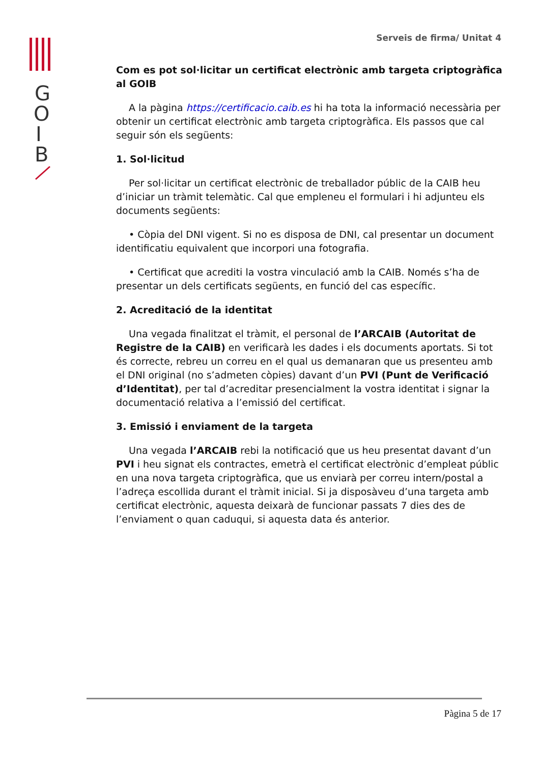G
O
I
B
Serveis de firma/ Unitat 4
Com es pot sol·licitar un certificat electrònic amb targeta criptogràfica al GOIB
A la pàgina https://certificacio.caib.es hi ha tota la informació necessària per obtenir un certificat electrònic amb targeta criptogràfica. Els passos que cal seguir són els següents:
1. Sol·licitud
Per sol·licitar un certificat electrònic de treballador públic de la CAIB heu d’iniciar un tràmit telemàtic. Cal que empleneu el formulari i hi adjunteu els documents següents:
• Còpia del DNI vigent. Si no es disposa de DNI, cal presentar un document identificatiu equivalent que incorpori una fotografia.
• Certificat que acrediti la vostra vinculació amb la CAIB. Només s’ha de presentar un dels certificats següents, en funció del cas específic.
2. Acreditació de la identitat
Una vegada finalitzat el tràmit, el personal de l’ARCAIB (Autoritat de Registre de la CAIB) en verificarà les dades i els documents aportats. Si tot és correcte, rebreu un correu en el qual us demanaran que us presenteu amb el DNI original (no s’admeten còpies) davant d’un PVI (Punt de Verificació d’Identitat), per tal d’acreditar presencialment la vostra identitat i signar la documentació relativa a l’emissió del certificat.
3. Emissió i enviament de la targeta
Una vegada l’ARCAIB rebi la notificació que us heu presentat davant d’un PVI i heu signat els contractes, emetrà el certificat electrònic d’empleat públic en una nova targeta criptogràfica, que us enviarà per correu intern/postal a l’adreça escollida durant el tràmit inicial. Si ja disposàveu d’una targeta amb certificat electrònic, aquesta deixarà de funcionar passats 7 dies des de l’enviament o quan caduqui, si aquesta data és anterior.
Pàgina 5 de 17